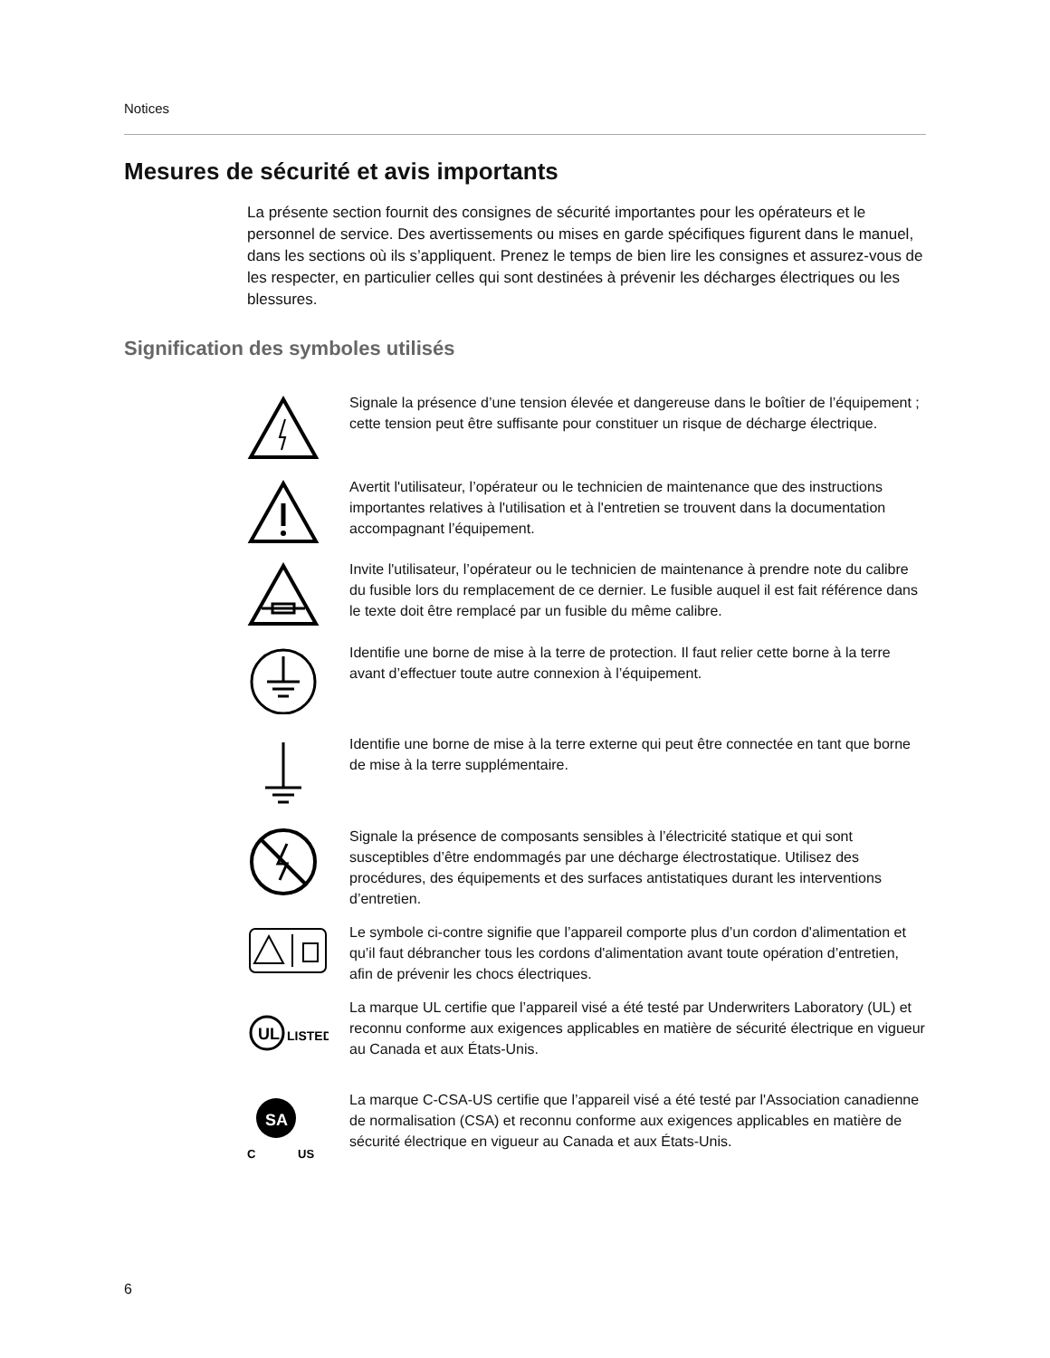Notices
Mesures de sécurité et avis importants
La présente section fournit des consignes de sécurité importantes pour les opérateurs et le personnel de service. Des avertissements ou mises en garde spécifiques figurent dans le manuel, dans les sections où ils s’appliquent. Prenez le temps de bien lire les consignes et assurez-vous de les respecter, en particulier celles qui sont destinées à prévenir les décharges électriques ou les blessures.
Signification des symboles utilisés
Signale la présence d’une tension élevée et dangereuse dans le boîtier de l’équipement ; cette tension peut être suffisante pour constituer un risque de décharge électrique.
Avertit l'utilisateur, l’opérateur ou le technicien de maintenance que des instructions importantes relatives à l'utilisation et à l'entretien se trouvent dans la documentation accompagnant l’équipement.
Invite l'utilisateur, l’opérateur ou le technicien de maintenance à prendre note du calibre du fusible lors du remplacement de ce dernier. Le fusible auquel il est fait référence dans le texte doit être remplacé par un fusible du même calibre.
Identifie une borne de mise à la terre de protection. Il faut relier cette borne à la terre avant d’effectuer toute autre connexion à l’équipement.
Identifie une borne de mise à la terre externe qui peut être connectée en tant que borne de mise à la terre supplémentaire.
Signale la présence de composants sensibles à l’électricité statique et qui sont susceptibles d’être endommagés par une décharge électrostatique. Utilisez des procédures, des équipements et des surfaces antistatiques durant les interventions d’entretien.
Le symbole ci-contre signifie que l’appareil comporte plus d’un cordon d'alimentation et qu’il faut débrancher tous les cordons d'alimentation avant toute opération d’entretien, afin de prévenir les chocs électriques.
UL
LISTED
La marque UL certifie que l’appareil visé a été testé par Underwriters Laboratory (UL) et reconnu conforme aux exigences applicables en matière de sécurité électrique en vigueur au Canada et aux États-Unis.
SA
C
US
La marque C-CSA-US certifie que l’appareil visé a été testé par l'Association canadienne de normalisation (CSA) et reconnu conforme aux exigences applicables en matière de sécurité électrique en vigueur au Canada et aux États-Unis.
6